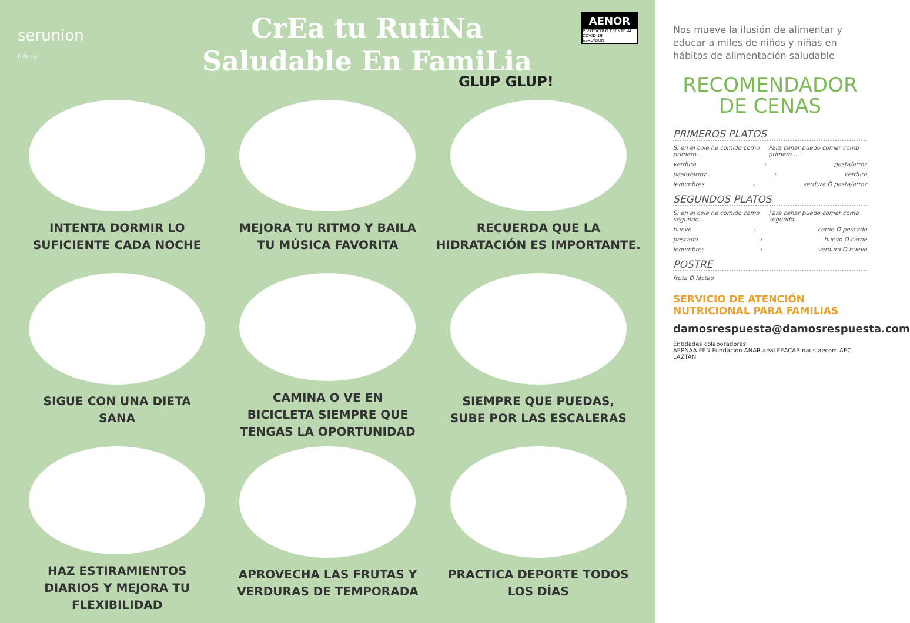serunion
educa
CrEa tu RutiNa
Saludable En FamiLia
AENOR
PROTOCOLO FRENTE AL COVID-19
SERUNION
GLUP GLUP!
INTENTA DORMIR LO
SUFICIENTE CADA NOCHE
MEJORA TU RITMO Y BAILA
TU MÚSICA FAVORITA
RECUERDA QUE LA
HIDRATACIÓN ES IMPORTANTE.
SIGUE CON UNA DIETA
SANA
CAMINA O VE EN
BICICLETA SIEMPRE QUE
TENGAS LA OPORTUNIDAD
SIEMPRE QUE PUEDAS,
SUBE POR LAS ESCALERAS
HAZ ESTIRAMIENTOS
DIARIOS Y MEJORA TU
FLEXIBILIDAD
APROVECHA LAS FRUTAS Y
VERDURAS DE TEMPORADA
PRACTICA DEPORTE TODOS
LOS DÍAS
Nos mueve la ilusión de alimentar y educar a miles de niños y niñas en hábitos de alimentación saludable
RECOMENDADOR
DE CENAS
PRIMEROS PLATOS
Si en el cole he comido como primero... Para cenar puedo comer como primero...
verdura › pasta/arroz
pasta/arroz › verdura
legumbres › verdura O pasta/arroz
SEGUNDOS PLATOS
Si en el cole he comido como segundo... Para cenar puedo comer como segundo...
huevo › carne O pescado
pescado › huevo O carne
legumbres › verdura O huevo
POSTRE
fruta O lácteo
SERVICIO DE ATENCIÓN
NUTRICIONAL PARA FAMILIAS
damosrespuesta@damosrespuesta.com
Entidades colaboradoras:
AEPNAA FEN Fundación ANAR aeal FEACAB naus aecom AEC LAZTAN